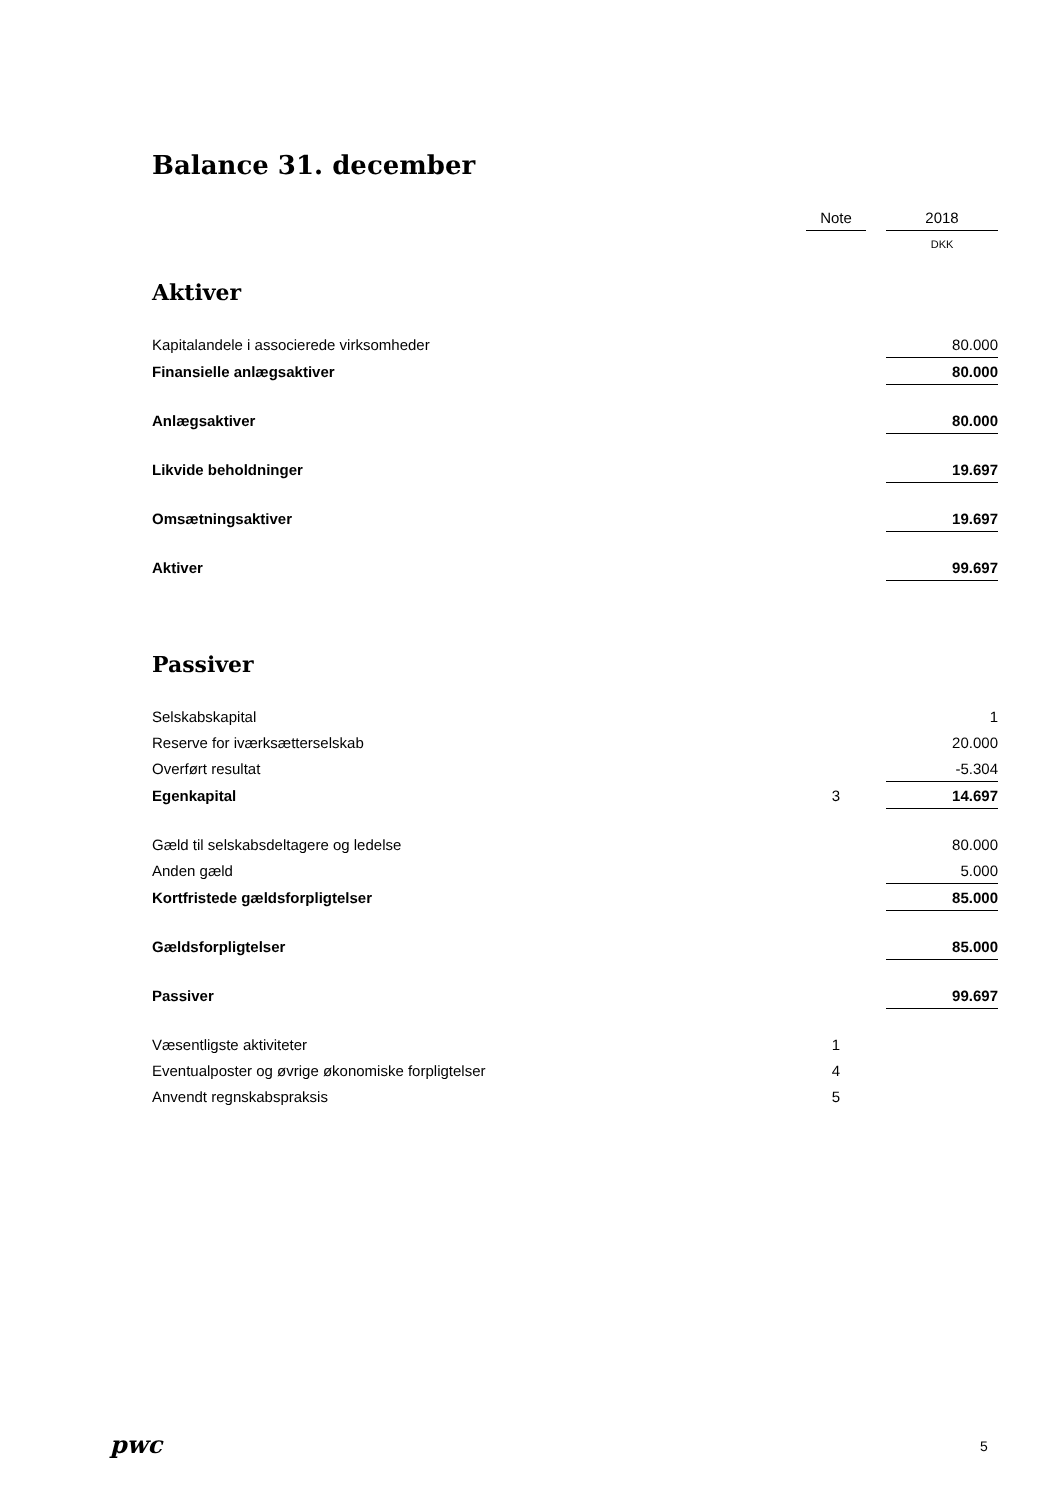Balance 31. december
| | Note | | 2018 |
| | | | DKK |
| Aktiver | | | |
| Kapitalandele i associerede virksomheder | | | 80.000 |
| Finansielle anlægsaktiver | | | 80.000 |
| Anlægsaktiver | | | 80.000 |
| Likvide beholdninger | | | 19.697 |
| Omsætningsaktiver | | | 19.697 |
| Aktiver | | | 99.697 |
| Passiver | | | |
| Selskabskapital | | | 1 |
| Reserve for iværksætterselskab | | | 20.000 |
| Overført resultat | | | -5.304 |
| Egenkapital | 3 | | 14.697 |
| Gæld til selskabsdeltagere og ledelse | | | 80.000 |
| Anden gæld | | | 5.000 |
| Kortfristede gældsforpligtelser | | | 85.000 |
| Gældsforpligtelser | | | 85.000 |
| Passiver | | | 99.697 |
| Væsentligste aktiviteter | 1 | | |
| Eventualposter og øvrige økonomiske forpligtelser | 4 | | |
| Anvendt regnskabspraksis | 5 | | |
pwc 5